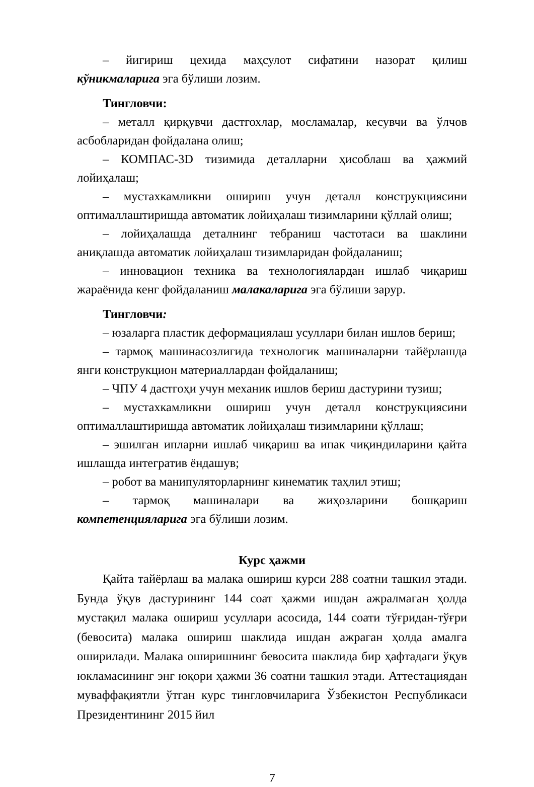– йигириш цехида маҳсулот сифатини назорат қилиш кўникмаларига эга бўлиши лозим.
Тингловчи:
– металл қирқувчи дастгохлар, мосламалар, кесувчи ва ўлчов асбобларидан фойдалана олиш;
– КОМПАС-3D тизимида деталларни ҳисоблаш ва ҳажмий лойиҳалаш;
– мустахкамликни ошириш учун деталл конструкциясини оптималлаштиришда автоматик лойиҳалаш тизимларини қўллай олиш;
– лойиҳалашда деталнинг тебраниш частотаси ва шаклини аниқлашда автоматик лойиҳалаш тизимларидан фойдаланиш;
– инновацион техника ва технологиялардан ишлаб чиқариш жараёнида кенг фойдаланиш малакаларига эга бўлиши зарур.
Тингловчи:
– юзаларга пластик деформациялаш усуллари билан ишлов бериш;
– тармоқ машинасозлигида технологик машиналарни тайёрлашда янги конструкцион материаллардан фойдаланиш;
– ЧПУ 4 дастгоҳи учун механик ишлов бериш дастурини тузиш;
– мустахкамликни ошириш учун деталл конструкциясини оптималлаштиришда автоматик лойиҳалаш тизимларини қўллаш;
– эшилган ипларни ишлаб чиқариш ва ипак чиқиндиларини қайта ишлашда интегратив ёндашув;
– робот ва манипуляторларнинг кинематик таҳлил этиш;
– тармоқ машиналари ва жиҳозларини бошқариш компетенцияларига эга бўлиши лозим.
Курс ҳажми
Қайта тайёрлаш ва малака ошириш курси 288 соатни ташкил этади. Бунда ўқув дастурининг 144 соат ҳажми ишдан ажралмаган ҳолда мустақил малака ошириш усуллари асосида, 144 соати тўғридан-тўғри (бевосита) малака ошириш шаклида ишдан ажраган ҳолда амалга оширилади. Малака оширишнинг бевосита шаклида бир ҳафтадаги ўқув юкламасининг энг юқори ҳажми 36 соатни ташкил этади. Аттестациядан муваффақиятли ўтган курс тингловчиларига Ўзбекистон Республикаси Президентининг 2015 йил
7